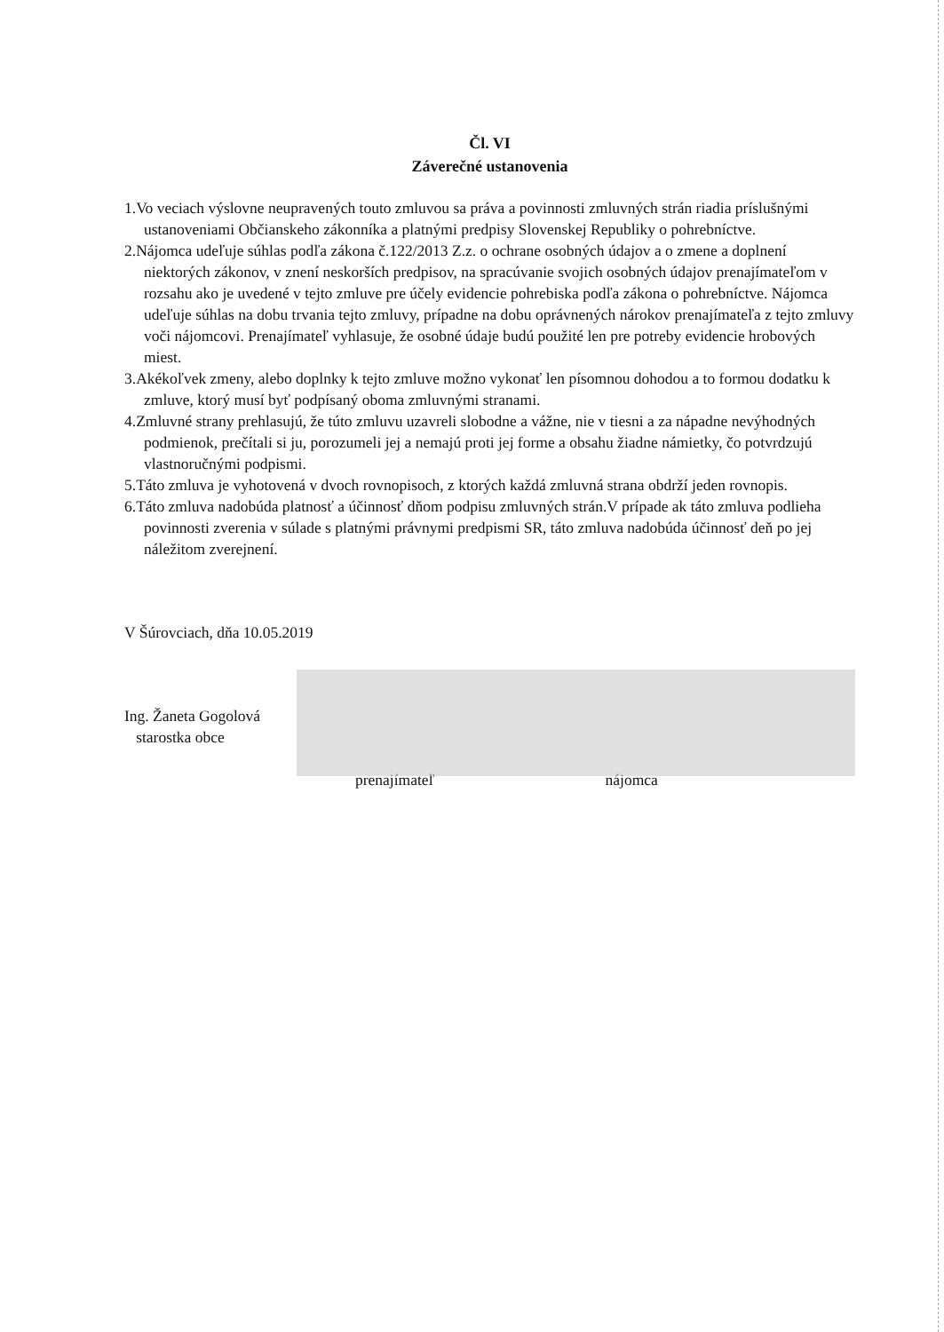Čl. VI
Záverečné ustanovenia
1.Vo veciach výslovne neupravených touto zmluvou sa práva a povinnosti zmluvných strán riadia príslušnými ustanoveniami Občianskeho zákonníka a platnými predpisy Slovenskej Republiky o pohrebníctve.
2.Nájomca udeľuje súhlas podľa zákona č.122/2013 Z.z. o ochrane osobných údajov a o zmene a doplnení niektorých zákonov, v znení neskorších predpisov, na spracúvanie svojich osobných údajov prenajímateľom v rozsahu ako je uvedené v tejto zmluve pre účely evidencie pohrebiska podľa zákona o pohrebníctve. Nájomca udeľuje súhlas na dobu trvania tejto zmluvy, prípadne na dobu oprávnených nárokov prenajímateľa z tejto zmluvy voči nájomcovi. Prenajímateľ vyhlasuje, že osobné údaje budú použité len pre potreby evidencie hrobových miest.
3.Akékoľvek zmeny, alebo doplnky k tejto zmluve možno vykonať len písomnou dohodou a to formou dodatku k zmluve, ktorý musí byť podpísaný oboma zmluvnými stranami.
4.Zmluvné strany prehlasujú, že túto zmluvu uzavreli slobodne a vážne, nie v tiesni a za nápadne nevýhodných podmienok, prečítali si ju, porozumeli jej a nemajú proti jej forme a obsahu žiadne námietky, čo potvrdzujú vlastnoručnými podpismi.
5.Táto zmluva je vyhotovená v dvoch rovnopisoch, z ktorých každá zmluvná strana obdrží jeden rovnopis.
6.Táto zmluva nadobúda platnosť a účinnosť dňom podpisu zmluvných strán.V prípade ak táto zmluva podlieha povinnosti zverenia v súlade s platnými právnymi predpismi SR, táto zmluva nadobúda účinnosť deň po jej náležitom zverejnení.
V Šúrovciach, dňa 10.05.2019
Ing. Žaneta Gogolová
starostka obce
prenajímateľ nájomca